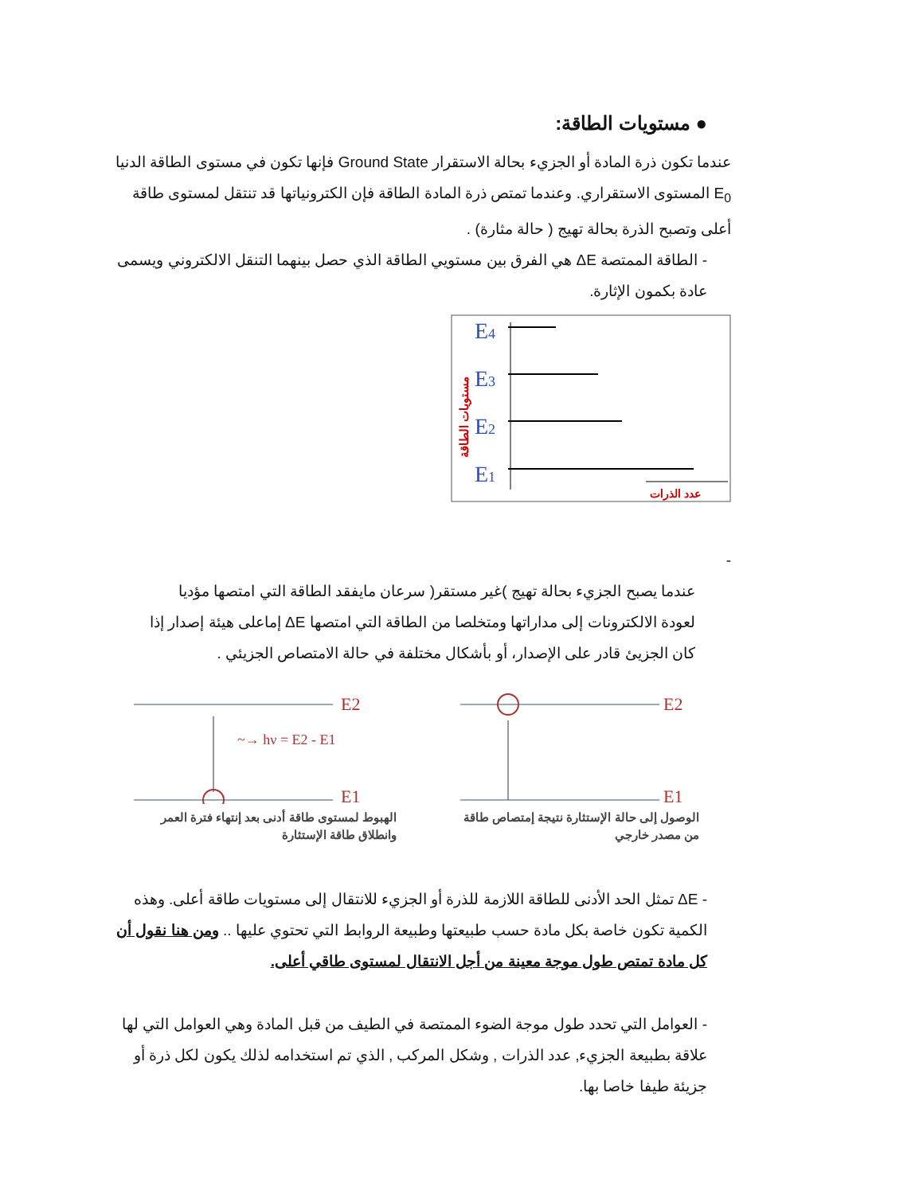● مستويات الطاقة:
عندما تكون ذرة المادة أو الجزيء بحالة الاستقرار Ground State فإنها تكون في مستوى الطاقة الدنيا E<sub>0</sub> المستوى الاستقراري. وعندما تمتص ذرة المادة الطاقة فإن الكترونياتها قد تنتقل لمستوى طاقة أعلى وتصبح الذرة بحالة تهيج ( حالة مثارة) .
- الطاقة الممتصة ΔE هي الفرق بين مستويي الطاقة الذي حصل بينهما التنقل الالكتروني ويسمى عادة بكمون الإثارة.
E4
E3
E2
E1
عدد الذرات
مستويات الطاقة
-
عندما يصبح الجزيء بحالة تهيج )غير مستقر( سرعان مايفقد الطاقة التي امتصها مؤديا لعودة الالكترونات إلى مداراتها ومتخلصا من الطاقة التي امتصها ΔE إماعلى هيئة إصدار إذا كان الجزيئ قادر على الإصدار، أو بأشكال مختلفة في حالة الامتصاص الجزيئي .
E2
~→ hν = E2 - E1
E1
الهبوط لمستوى طاقة أدنى بعد إنتهاء فترة العمر وانطلاق طاقة الإستثارة
E2
E1
الوصول إلى حالة الإستثارة نتيجة إمتصاص طاقة من مصدر خارجي
- ΔE تمثل الحد الأدنى للطاقة اللازمة للذرة أو الجزيء للانتقال إلى مستويات طاقة أعلى. وهذه الكمية تكون خاصة بكل مادة حسب طبيعتها وطبيعة الروابط التي تحتوي عليها .. ومن هنا نقول أن كل مادة تمتص طول موجة معينة من أجل الانتقال لمستوى طاقي أعلى.
- العوامل التي تحدد طول موجة الضوء الممتصة في الطيف من قبل المادة وهي العوامل التي لها علاقة بطبيعة الجزيء, عدد الذرات , وشكل المركب , الذي تم استخدامه لذلك يكون لكل ذرة أو جزيئة طيفا خاصا بها.